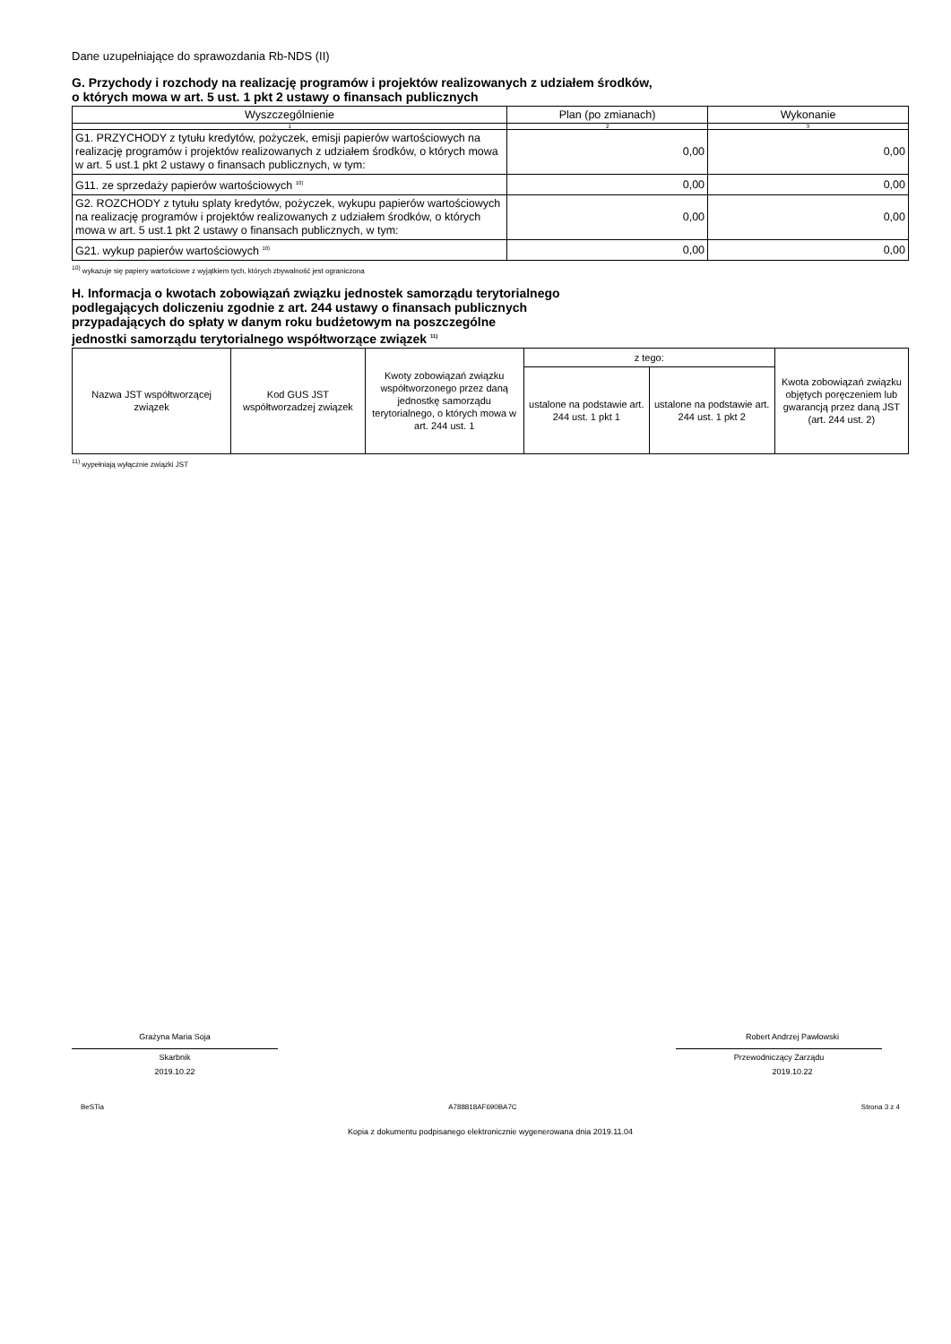Dane uzupełniające do sprawozdania Rb-NDS (II)
G. Przychody i rozchody na realizację programów i projektów realizowanych z udziałem środków,
o których mowa w art. 5 ust. 1 pkt 2 ustawy o finansach publicznych
| Wyszczególnienie | Plan (po zmianach) | Wykonanie |
| --- | --- | --- |
| 1 | 2 | 3 |
| G1. PRZYCHODY z tytułu kredytów, pożyczek, emisji papierów wartościowych na realizację programów i projektów realizowanych z udziałem środków, o których mowa w art. 5 ust.1 pkt 2 ustawy o finansach publicznych, w tym: | 0,00 | 0,00 |
| G11. ze sprzedaży papierów wartościowych <sup>10)</sup> | 0,00 | 0,00 |
| G2. ROZCHODY z tytułu splaty kredytów, pożyczek, wykupu papierów wartościowych na realizację programów i projektów realizowanych z udziałem środków, o których mowa w art. 5 ust.1 pkt 2 ustawy o finansach publicznych, w tym: | 0,00 | 0,00 |
| G21. wykup papierów wartościowych <sup>10)</sup> | 0,00 | 0,00 |
<sup>10)</sup> wykazuje się papiery wartościowe z wyjątkiem tych, których zbywalność jest ograniczona
H. Informacja o kwotach zobowiązań związku jednostek samorządu terytorialnego
podlegających doliczeniu zgodnie z art. 244 ustawy o finansach publicznych
przypadających do spłaty w danym roku budżetowym na poszczególne
jednostki samorządu terytorialnego współtworzące związek <sup>11)</sup>
| Nazwa JST współtworzącej związek | Kod GUS JST współtworzadzej związek | Kwoty zobowiązań związku współtworzonego przez daną jednostkę samorządu terytorialnego, o których mowa w art. 244 ust. 1 | z tego: | | Kwota zobowiązań związku objętych poręczeniem lub gwarancją przez daną JST (art. 244 ust. 2) |
| --- | --- | --- | --- | --- | --- |
| | | | ustalone na podstawie art. 244 ust. 1 pkt 1 | ustalone na podstawie art. 244 ust. 1 pkt 2 | |
<sup>11)</sup> wypełniają wyłącznie związki JST
Grażyna Maria Soja
Skarbnik
2019.10.22
Robert Andrzej Pawłowski
Przewodniczący Zarządu
2019.10.22
BeSTia A788818AF690BA7C Strona 3 z 4
Kopia z dokumentu podpisanego elektronicznie wygenerowana dnia 2019.11.04